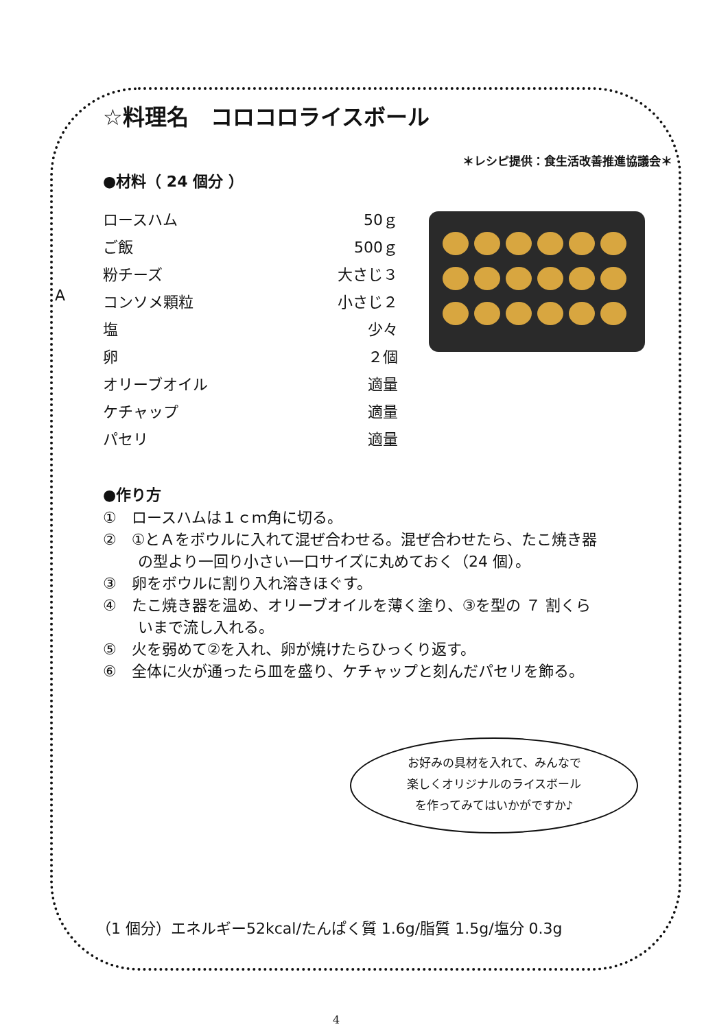☆料理名　コロコロライスボール
＊レシピ提供：食生活改善推進協議会＊
●材料（ 24 個分 ）
| | ロースハム | 50ｇ |
| A | ご飯 | 500ｇ |
| | 粉チーズ | 大さじ３ |
| | コンソメ顆粒 | 小さじ２ |
| | 塩 | 少々 |
| | 卵 | ２個 |
| | オリーブオイル | 適量 |
| | ケチャップ | 適量 |
| | パセリ | 適量 |
●作り方
①　ロースハムは１ｃｍ角に切る。
②　①とＡをボウルに入れて混ぜ合わせる。混ぜ合わせたら、たこ焼き器
　　 の型より一回り小さい一口サイズに丸めておく（24 個）。
③　卵をボウルに割り入れ溶きほぐす。
④　たこ焼き器を温め、オリーブオイルを薄く塗り、③を型の ７ 割くら
　　 いまで流し入れる。
⑤　火を弱めて②を入れ、卵が焼けたらひっくり返す。
⑥　全体に火が通ったら皿を盛り、ケチャップと刻んだパセリを飾る。
お好みの具材を入れて、みんなで
楽しくオリジナルのライスボール
を作ってみてはいかがですか♪
（1 個分）エネルギー52kcal/たんぱく質 1.6g/脂質 1.5g/塩分 0.3g
4